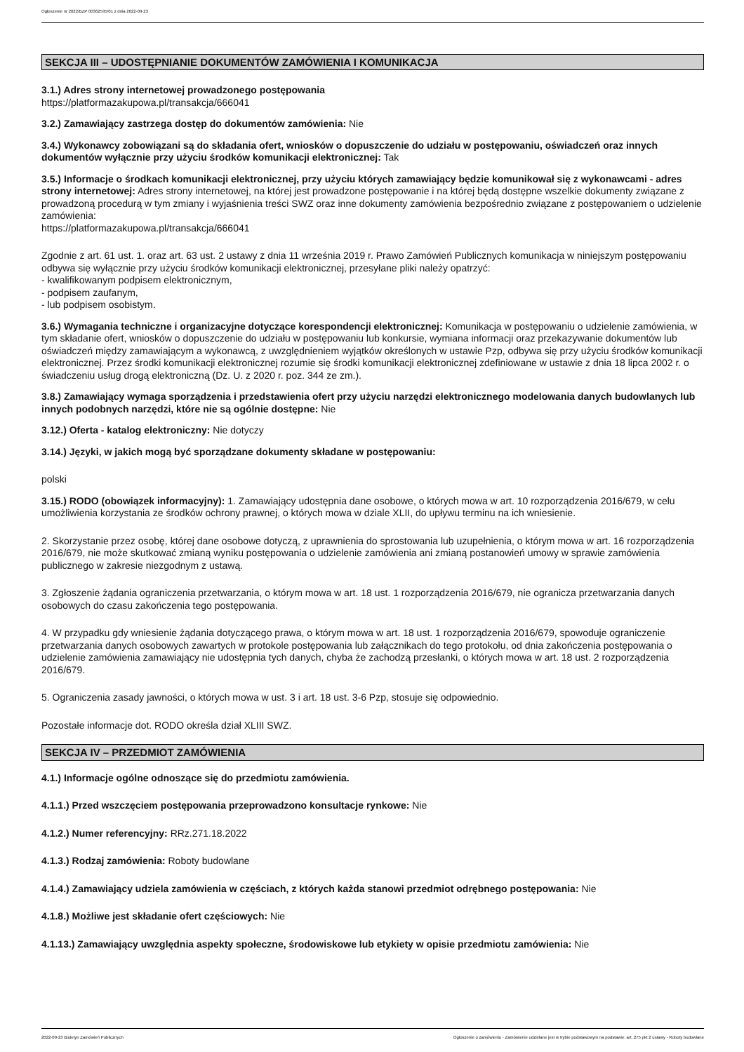Ogłoszenie nr 2022/BZP 00362595/01 z dnia 2022-09-23
SEKCJA III – UDOSTĘPNIANIE DOKUMENTÓW ZAMÓWIENIA I KOMUNIKACJA
3.1.) Adres strony internetowej prowadzonego postępowania
https://platformazakupowa.pl/transakcja/666041
3.2.) Zamawiający zastrzega dostęp do dokumentów zamówienia: Nie
3.4.) Wykonawcy zobowiązani są do składania ofert, wniosków o dopuszczenie do udziału w postępowaniu, oświadczeń oraz innych dokumentów wyłącznie przy użyciu środków komunikacji elektronicznej: Tak
3.5.) Informacje o środkach komunikacji elektronicznej, przy użyciu których zamawiający będzie komunikował się z wykonawcami - adres strony internetowej: Adres strony internetowej, na której jest prowadzone postępowanie i na której będą dostępne wszelkie dokumenty związane z prowadzoną procedurą w tym zmiany i wyjaśnienia treści SWZ oraz inne dokumenty zamówienia bezpośrednio związane z postępowaniem o udzielenie zamówienia:
https://platformazakupowa.pl/transakcja/666041
Zgodnie z art. 61 ust. 1. oraz art. 63 ust. 2 ustawy z dnia 11 września 2019 r. Prawo Zamówień Publicznych komunikacja w niniejszym postępowaniu odbywa się wyłącznie przy użyciu środków komunikacji elektronicznej, przesyłane pliki należy opatrzyć:
- kwalifikowanym podpisem elektronicznym,
- podpisem zaufanym,
- lub podpisem osobistym.
3.6.) Wymagania techniczne i organizacyjne dotyczące korespondencji elektronicznej: Komunikacja w postępowaniu o udzielenie zamówienia, w tym składanie ofert, wniosków o dopuszczenie do udziału w postępowaniu lub konkursie, wymiana informacji oraz przekazywanie dokumentów lub oświadczeń między zamawiającym a wykonawcą, z uwzględnieniem wyjątków określonych w ustawie Pzp, odbywa się przy użyciu środków komunikacji elektronicznej. Przez środki komunikacji elektronicznej rozumie się środki komunikacji elektronicznej zdefiniowane w ustawie z dnia 18 lipca 2002 r. o świadczeniu usług drogą elektroniczną (Dz. U. z 2020 r. poz. 344 ze zm.).
3.8.) Zamawiający wymaga sporządzenia i przedstawienia ofert przy użyciu narzędzi elektronicznego modelowania danych budowlanych lub innych podobnych narzędzi, które nie są ogólnie dostępne: Nie
3.12.) Oferta - katalog elektroniczny: Nie dotyczy
3.14.) Języki, w jakich mogą być sporządzane dokumenty składane w postępowaniu:
polski
3.15.) RODO (obowiązek informacyjny): 1. Zamawiający udostępnia dane osobowe, o których mowa w art. 10 rozporządzenia 2016/679, w celu umożliwienia korzystania ze środków ochrony prawnej, o których mowa w dziale XLII, do upływu terminu na ich wniesienie.
2. Skorzystanie przez osobę, której dane osobowe dotyczą, z uprawnienia do sprostowania lub uzupełnienia, o którym mowa w art. 16 rozporządzenia 2016/679, nie może skutkować zmianą wyniku postępowania o udzielenie zamówienia ani zmianą postanowień umowy w sprawie zamówienia publicznego w zakresie niezgodnym z ustawą.
3. Zgłoszenie żądania ograniczenia przetwarzania, o którym mowa w art. 18 ust. 1 rozporządzenia 2016/679, nie ogranicza przetwarzania danych osobowych do czasu zakończenia tego postępowania.
4. W przypadku gdy wniesienie żądania dotyczącego prawa, o którym mowa w art. 18 ust. 1 rozporządzenia 2016/679, spowoduje ograniczenie przetwarzania danych osobowych zawartych w protokole postępowania lub załącznikach do tego protokołu, od dnia zakończenia postępowania o udzielenie zamówienia zamawiający nie udostępnia tych danych, chyba że zachodzą przesłanki, o których mowa w art. 18 ust. 2 rozporządzenia 2016/679.
5. Ograniczenia zasady jawności, o których mowa w ust. 3 i art. 18 ust. 3-6 Pzp, stosuje się odpowiednio.
Pozostałe informacje dot. RODO określa dział XLIII SWZ.
SEKCJA IV – PRZEDMIOT ZAMÓWIENIA
4.1.) Informacje ogólne odnoszące się do przedmiotu zamówienia.
4.1.1.) Przed wszczęciem postępowania przeprowadzono konsultacje rynkowe: Nie
4.1.2.) Numer referencyjny: RRz.271.18.2022
4.1.3.) Rodzaj zamówienia: Roboty budowlane
4.1.4.) Zamawiający udziela zamówienia w częściach, z których każda stanowi przedmiot odrębnego postępowania: Nie
4.1.8.) Możliwe jest składanie ofert częściowych: Nie
4.1.13.) Zamawiający uwzględnia aspekty społeczne, środowiskowe lub etykiety w opisie przedmiotu zamówienia: Nie
2022-09-23 Biuletyn Zamówień Publicznych Ogłoszenie o zamówieniu - Zamówienie udzielane jest w trybie podstawowym na podstawie: art. 275 pkt 2 ustawy - Roboty budowlane